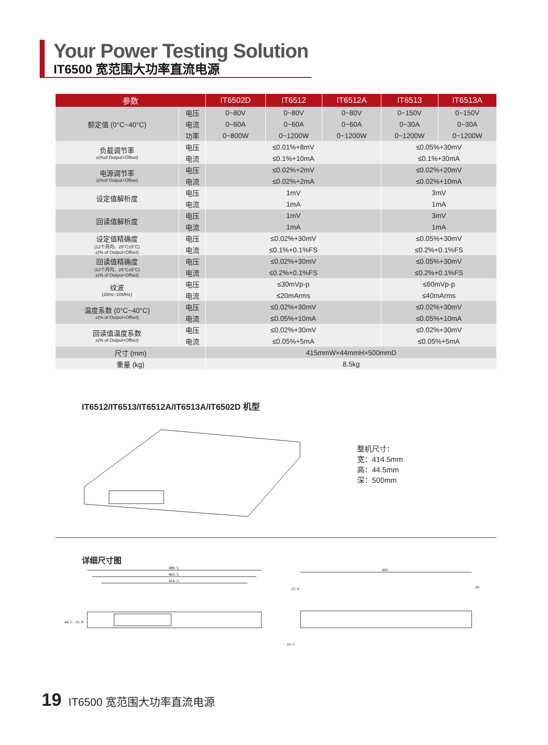Your Power Testing Solution
IT6500 宽范围大功率直流电源
| 参数 | | IT6502D | IT6512 | IT6512A | IT6513 | IT6513A |
| --- | --- | --- | --- | --- | --- | --- |
| 额定值 (0°C~40°C) | 电压 | 0~80V | 0~80V | 0~80V | 0~150V | 0~150V |
| | 电流 | 0~60A | 0~60A | 0~60A | 0~30A | 0~30A |
| | 功率 | 0~800W | 0~1200W | 0~1200W | 0~1200W | 0~1200W |
| 负载调节率 ±(%of Output+Offset) | 电压 | ≤0.01%+8mV | | | ≤0.05%+30mV | |
| | 电流 | ≤0.1%+10mA | | | ≤0.1%+30mA | |
| 电源调节率 ±(%of Output+Offset) | 电压 | ≤0.02%+2mV | | | ≤0.02%+20mV | |
| | 电流 | ≤0.02%+2mA | | | ≤0.02%+10mA | |
| 设定值解析度 | 电压 | 1mV | | | 3mV | |
| | 电流 | 1mA | | | 1mA | |
| 回读值解析度 | 电压 | 1mV | | | 3mV | |
| | 电流 | 1mA | | | 1mA | |
| 设定值精确度 (12个月内、25°C±5°C) ±(% of Output+Offset) | 电压 | ≤0.02%+30mV | | | ≤0.05%+30mV | |
| | 电流 | ≤0.1%+0.1%FS | | | ≤0.2%+0.1%FS | |
| 回读值精确度 (12个月内、25°C±5°C) ±(% of Output+Offset) | 电压 | ≤0.02%+30mV | | | ≤0.05%+30mV | |
| | 电流 | ≤0.2%+0.1%FS | | | ≤0.2%+0.1%FS | |
| 纹波 (20Hz~20MHz) | 电压 | ≤30mVp-p | | | ≤60mVp-p | |
| | 电流 | ≤20mArms | | | ≤40mArms | |
| 温度系数 (0°C~40°C) ±(% of Output+Offset) | 电压 | ≤0.02%+30mV | | | ≤0.02%+30mV | |
| | 电流 | ≤0.05%+10mA | | | ≤0.05%+10mA | |
| 回读值温度系数 ±(% of Output+Offset) | 电压 | ≤0.02%+30mV | | | ≤0.02%+30mV | |
| | 电流 | ≤0.05%+5mA | | | ≤0.05%+5mA | |
| 尺寸 (mm) | | 415mmW×44mmH×500mmD | | | | |
| 重量 (kg) | | 8.5kg | | | | |
IT6512/IT6513/IT6512A/IT6513A/IT6502D 机型
整机尺寸：
宽：414.5mm
高：44.5mm
深：500mm
详细尺寸图
489. 5
465. 5
414. 5
44. 5
31. 8
443
23. 9
30
10. 5
19 IT6500 宽范围大功率直流电源